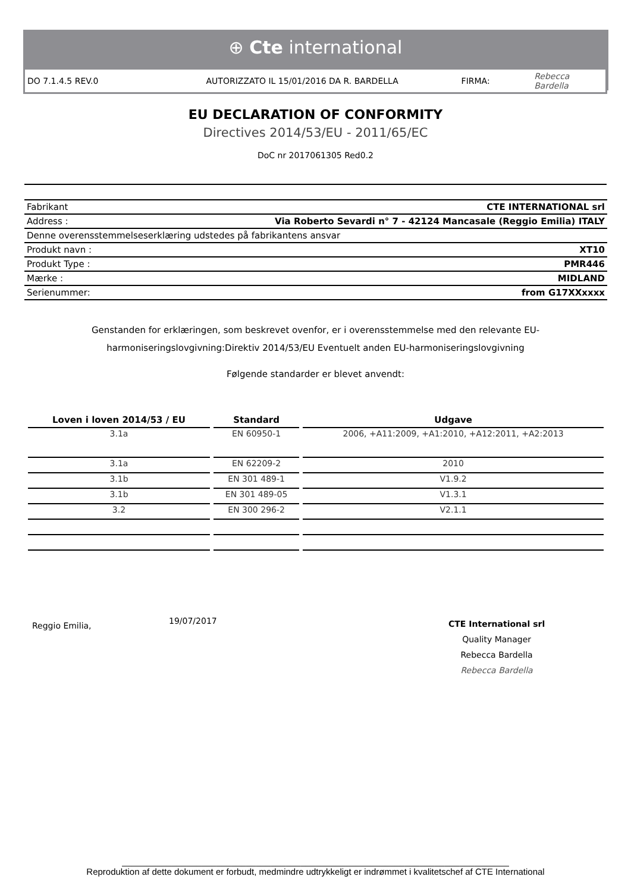⊕ Cte international
DO 7.1.4.5 REV.0 AUTORIZZATO IL 15/01/2016 DA R. BARDELLA FIRMA: Rebecca Bardella
EU DECLARATION OF CONFORMITY
Directives 2014/53/EU - 2011/65/EC
DoC nr 2017061305 Red0.2
| Fabrikant | CTE INTERNATIONAL srl |
| Address : | Via Roberto Sevardi n° 7 - 42124 Mancasale (Reggio Emilia) ITALY |
| Denne overensstemmelseserklæring udstedes på fabrikantens ansvar | |
| Produkt navn : | XT10 |
| Produkt Type : | PMR446 |
| Mærke : | MIDLAND |
| Serienummer: | from G17XXxxxx |
Genstanden for erklæringen, som beskrevet ovenfor, er i overensstemmelse med den relevante EU-harmoniseringslovgivning:Direktiv 2014/53/EU Eventuelt anden EU-harmoniseringslovgivning
Følgende standarder er blevet anvendt:
| Loven i loven 2014/53 / EU | Standard | Udgave |
| --- | --- | --- |
| 3.1a | EN 60950-1 | 2006, +A11:2009, +A1:2010, +A12:2011, +A2:2013 |
| 3.1a | EN 62209-2 | 2010 |
| 3.1b | EN 301 489-1 | V1.9.2 |
| 3.1b | EN 301 489-05 | V1.3.1 |
| 3.2 | EN 300 296-2 | V2.1.1 |
Reggio Emilia,
19/07/2017
CTE International srl
Quality Manager
Rebecca Bardella
Rebecca Bardella
______________________________________________________________________________
Reproduktion af dette dokument er forbudt, medmindre udtrykkeligt er indrømmet i kvalitetschef af CTE International